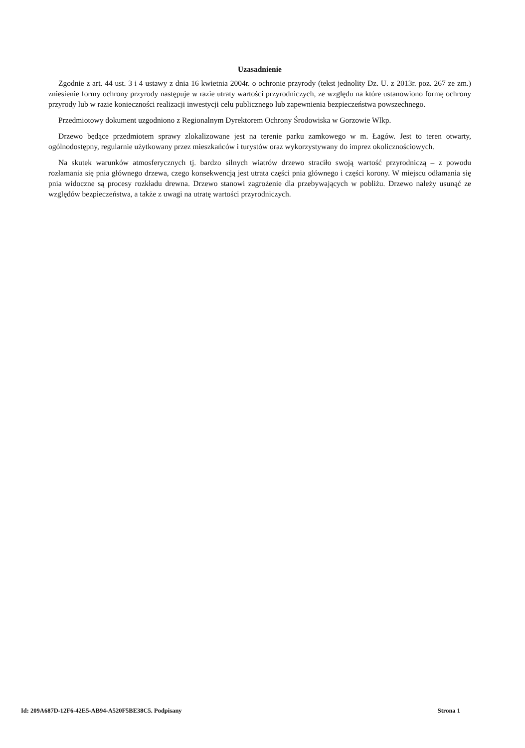Uzasadnienie
Zgodnie z art. 44 ust. 3 i 4 ustawy z dnia 16 kwietnia 2004r. o ochronie przyrody (tekst jednolity Dz. U. z 2013r. poz. 267 ze zm.) zniesienie formy ochrony przyrody następuje w razie utraty wartości przyrodniczych, ze względu na które ustanowiono formę ochrony przyrody lub w razie konieczności realizacji inwestycji celu publicznego lub zapewnienia bezpieczeństwa powszechnego.
Przedmiotowy dokument uzgodniono z Regionalnym Dyrektorem Ochrony Środowiska w Gorzowie Wlkp.
Drzewo będące przedmiotem sprawy zlokalizowane jest na terenie parku zamkowego w m. Łagów. Jest to teren otwarty, ogólnodostępny, regularnie użytkowany przez mieszkańców i turystów oraz wykorzystywany do imprez okolicznościowych.
Na skutek warunków atmosferycznych tj. bardzo silnych wiatrów drzewo straciło swoją wartość przyrodniczą – z powodu rozłamania się pnia głównego drzewa, czego konsekwencją jest utrata części pnia głównego i części korony. W miejscu odłamania się pnia widoczne są procesy rozkładu drewna. Drzewo stanowi zagrożenie dla przebywających w pobliżu. Drzewo należy usunąć ze względów bezpieczeństwa, a także z uwagi na utratę wartości przyrodniczych.
Id: 209A687D-12F6-42E5-AB94-A520F5BE38C5. Podpisany Strona 1